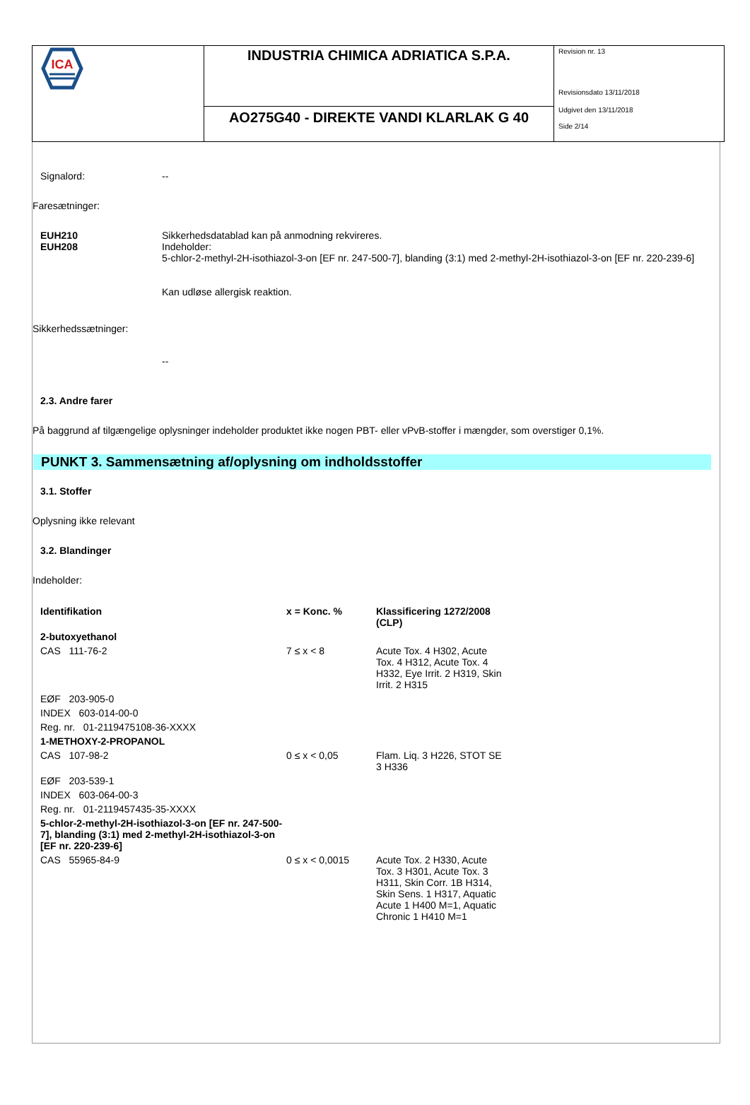ICA
INDUSTRIA CHIMICA ADRIATICA S.P.A.
AO275G40 - DIREKTE VANDI KLARLAK G 40
Revision nr. 13
Revisionsdato 13/11/2018
Udgivet den 13/11/2018
Side 2/14
Signalord:
--
Faresætninger:
EUH210
EUH208
Sikkerhedsdatablad kan på anmodning rekvireres.
Indeholder:
5-chlor-2-methyl-2H-isothiazol-3-on [EF nr. 247-500-7], blanding (3:1) med 2-methyl-2H-isothiazol-3-on [EF nr. 220-239-6]
Kan udløse allergisk reaktion.
Sikkerhedssætninger:
--
2.3. Andre farer
På baggrund af tilgængelige oplysninger indeholder produktet ikke nogen PBT- eller vPvB-stoffer i mængder, som overstiger 0,1%.
PUNKT 3. Sammensætning af/oplysning om indholdsstoffer
3.1. Stoffer
Oplysning ikke relevant
3.2. Blandinger
Indeholder:
| Identifikation | x = Konc. % | Klassificering 1272/2008 (CLP) |
| --- | --- | --- |
| 2-butoxyethanol | | |
| CAS 111-76-2 | 7 ≤ x < 8 | Acute Tox. 4 H302, Acute Tox. 4 H312, Acute Tox. 4 H332, Eye Irrit. 2 H319, Skin Irrit. 2 H315 |
| EØF 203-905-0 | | |
| INDEX 603-014-00-0 | | |
| Reg. nr. 01-2119475108-36-XXXX | | |
| 1-METHOXY-2-PROPANOL | | |
| CAS 107-98-2 | 0 ≤ x < 0,05 | Flam. Liq. 3 H226, STOT SE 3 H336 |
| EØF 203-539-1 | | |
| INDEX 603-064-00-3 | | |
| Reg. nr. 01-2119457435-35-XXXX | | |
| 5-chlor-2-methyl-2H-isothiazol-3-on [EF nr. 247-500-7], blanding (3:1) med 2-methyl-2H-isothiazol-3-on [EF nr. 220-239-6] | | |
| CAS 55965-84-9 | 0 ≤ x < 0,0015 | Acute Tox. 2 H330, Acute Tox. 3 H301, Acute Tox. 3 H311, Skin Corr. 1B H314, Skin Sens. 1 H317, Aquatic Acute 1 H400 M=1, Aquatic Chronic 1 H410 M=1 |